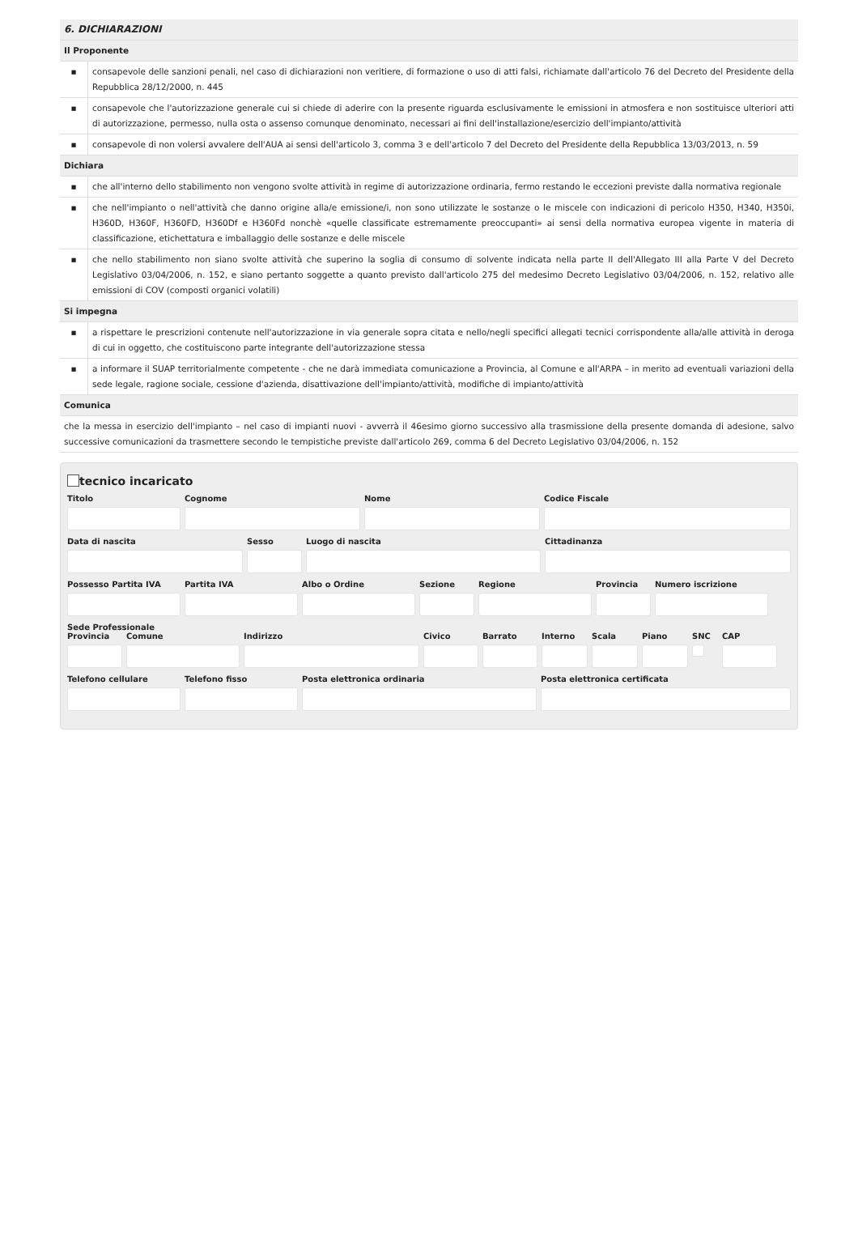| 6. DICHIARAZIONI | |
| Il Proponente | |
| ▪ | consapevole delle sanzioni penali, nel caso di dichiarazioni non veritiere, di formazione o uso di atti falsi, richiamate dall'articolo 76 del Decreto del Presidente della Repubblica 28/12/2000, n. 445 |
| ▪ | consapevole che l'autorizzazione generale cui si chiede di aderire con la presente riguarda esclusivamente le emissioni in atmosfera e non sostituisce ulteriori atti di autorizzazione, permesso, nulla osta o assenso comunque denominato, necessari ai fini dell'installazione/esercizio dell'impianto/attività |
| ▪ | consapevole di non volersi avvalere dell'AUA ai sensi dell'articolo 3, comma 3 e dell'articolo 7 del Decreto del Presidente della Repubblica 13/03/2013, n. 59 |
| Dichiara | |
| ▪ | che all'interno dello stabilimento non vengono svolte attività in regime di autorizzazione ordinaria, fermo restando le eccezioni previste dalla normativa regionale |
| ▪ | che nell'impianto o nell'attività che danno origine alla/e emissione/i, non sono utilizzate le sostanze o le miscele con indicazioni di pericolo H350, H340, H350i, H360D, H360F, H360FD, H360Df e H360Fd nonchè «quelle classificate estremamente preoccupanti» ai sensi della normativa europea vigente in materia di classificazione, etichettatura e imballaggio delle sostanze e delle miscele |
| ▪ | che nello stabilimento non siano svolte attività che superino la soglia di consumo di solvente indicata nella parte II dell'Allegato III alla Parte V del Decreto Legislativo 03/04/2006, n. 152, e siano pertanto soggette a quanto previsto dall'articolo 275 del medesimo Decreto Legislativo 03/04/2006, n. 152, relativo alle emissioni di COV (composti organici volatili) |
| Si impegna | |
| ▪ | a rispettare le prescrizioni contenute nell'autorizzazione in via generale sopra citata e nello/negli specifici allegati tecnici corrispondente alla/alle attività in deroga di cui in oggetto, che costituiscono parte integrante dell'autorizzazione stessa |
| ▪ | a informare il SUAP territorialmente competente - che ne darà immediata comunicazione a Provincia, al Comune e all'ARPA – in merito ad eventuali variazioni della sede legale, ragione sociale, cessione d'azienda, disattivazione dell'impianto/attività, modifiche di impianto/attività |
| Comunica | |
| che la messa in esercizio dell'impianto – nel caso di impianti nuovi - avverrà il 46esimo giorno successivo alla trasmissione della presente domanda di adesione, salvo successive comunicazioni da trasmettere secondo le tempistiche previste dall'articolo 269, comma 6 del Decreto Legislativo 03/04/2006, n. 152 | |
tecnico incaricato
Titolo Cognome Nome Codice Fiscale
Data di nascita Sesso Luogo di nascita Cittadinanza
Possesso Partita IVA Partita IVA Albo o Ordine Sezione Regione Provincia Numero iscrizione
Sede Professionale
Provincia Comune Indirizzo Civico Barrato Interno Scala Piano SNC CAP
Telefono cellulare Telefono fisso Posta elettronica ordinaria Posta elettronica certificata